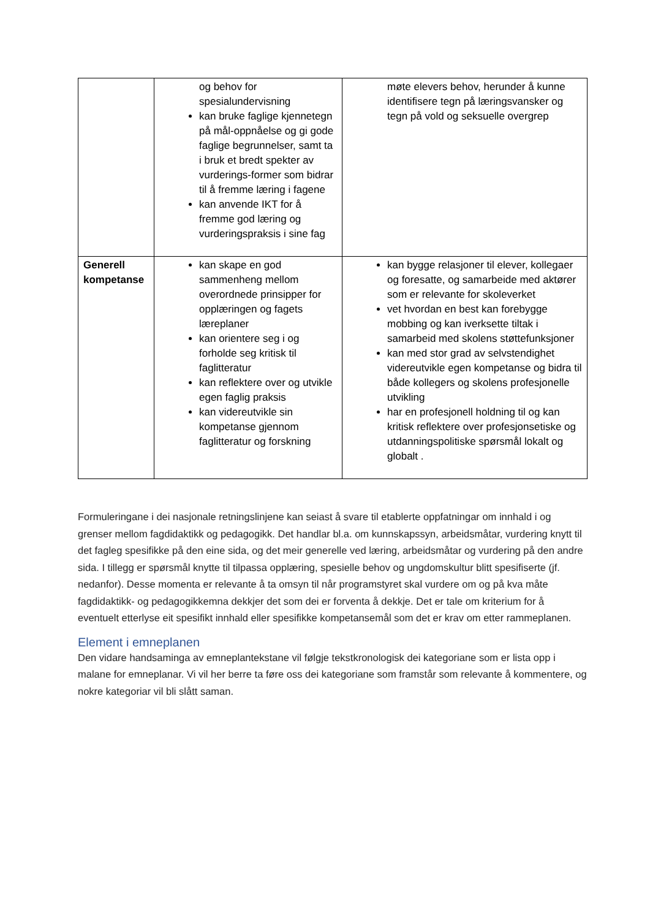| | og behov for spesialundervisning kan bruke faglige kjennetegn på mål-oppnåelse og gi gode faglige begrunnelser, samt ta i bruk et bredt spekter av vurderings-former som bidrar til å fremme læring i fagene kan anvende IKT for å fremme god læring og vurderingspraksis i sine fag | møte elevers behov, herunder å kunne identifisere tegn på læringsvansker og tegn på vold og seksuelle overgrep |
| Generell kompetanse | kan skape en god sammenheng mellom overordnede prinsipper for opplæringen og fagets læreplaner kan orientere seg i og forholde seg kritisk til faglitteratur kan reflektere over og utvikle egen faglig praksis kan videreutvikle sin kompetanse gjennom faglitteratur og forskning | kan bygge relasjoner til elever, kollegaer og foresatte, og samarbeide med aktører som er relevante for skoleverket vet hvordan en best kan forebygge mobbing og kan iverksette tiltak i samarbeid med skolens støttefunksjoner kan med stor grad av selvstendighet videreutvikle egen kompetanse og bidra til både kollegers og skolens profesjonelle utvikling har en profesjonell holdning til og kan kritisk reflektere over profesjonsetiske og utdanningspolitiske spørsmål lokalt og globalt . |
Formuleringane i dei nasjonale retningslinjene kan seiast å svare til etablerte oppfatningar om innhald i og grenser mellom fagdidaktikk og pedagogikk. Det handlar bl.a. om kunnskapssyn, arbeidsmåtar, vurdering knytt til det fagleg spesifikke på den eine sida, og det meir generelle ved læring, arbeidsmåtar og vurdering på den andre sida. I tillegg er spørsmål knytte til tilpassa opplæring, spesielle behov og ungdomskultur blitt spesifiserte (jf. nedanfor). Desse momenta er relevante å ta omsyn til når programstyret skal vurdere om og på kva måte fagdidaktikk- og pedagogikkemna dekkjer det som dei er forventa å dekkje. Det er tale om kriterium for å eventuelt etterlyse eit spesifikt innhald eller spesifikke kompetansemål som det er krav om etter rammeplanen.
Element i emneplanen
Den vidare handsaminga av emneplantekstane vil følgje tekstkronologisk dei kategoriane som er lista opp i malane for emneplanar. Vi vil her berre ta føre oss dei kategoriane som framstår som relevante å kommentere, og nokre kategoriar vil bli slått saman.